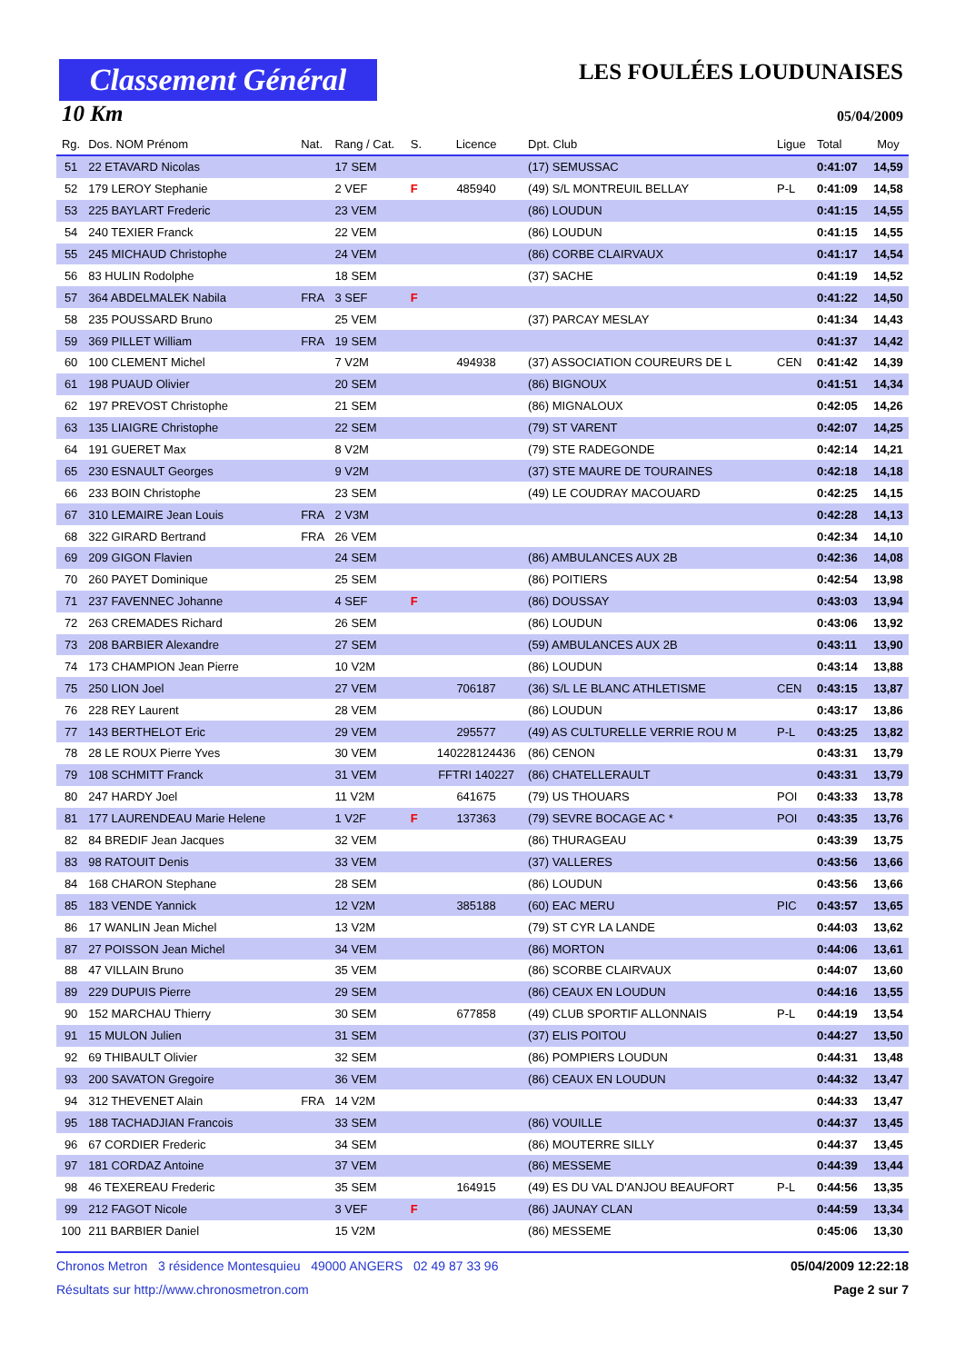Classement Général
LES FOULÉES LOUDUNAISES
10 Km 05/04/2009
| Rg. | Dos. NOM Prénom | Nat. | Rang / Cat. | S. | Licence | Dpt. Club | Ligue | Total | Moy |
| --- | --- | --- | --- | --- | --- | --- | --- | --- | --- |
| 51 | 22 ETAVARD Nicolas | | 17 SEM | | | (17) SEMUSSAC | | 0:41:07 | 14,59 |
| 52 | 179 LEROY Stephanie | | 2 VEF | F | 485940 | (49) S/L MONTREUIL BELLAY | P-L | 0:41:09 | 14,58 |
| 53 | 225 BAYLART Frederic | | 23 VEM | | | (86) LOUDUN | | 0:41:15 | 14,55 |
| 54 | 240 TEXIER Franck | | 22 VEM | | | (86) LOUDUN | | 0:41:15 | 14,55 |
| 55 | 245 MICHAUD Christophe | | 24 VEM | | | (86) CORBE CLAIRVAUX | | 0:41:17 | 14,54 |
| 56 | 83 HULIN Rodolphe | | 18 SEM | | | (37) SACHE | | 0:41:19 | 14,52 |
| 57 | 364 ABDELMALEK Nabila | FRA | 3 SEF | F | | | | 0:41:22 | 14,50 |
| 58 | 235 POUSSARD Bruno | | 25 VEM | | | (37) PARCAY MESLAY | | 0:41:34 | 14,43 |
| 59 | 369 PILLET William | FRA | 19 SEM | | | | | 0:41:37 | 14,42 |
| 60 | 100 CLEMENT Michel | | 7 V2M | | 494938 | (37) ASSOCIATION COUREURS DE L | CEN | 0:41:42 | 14,39 |
| 61 | 198 PUAUD Olivier | | 20 SEM | | | (86) BIGNOUX | | 0:41:51 | 14,34 |
| 62 | 197 PREVOST Christophe | | 21 SEM | | | (86) MIGNALOUX | | 0:42:05 | 14,26 |
| 63 | 135 LIAIGRE Christophe | | 22 SEM | | | (79) ST VARENT | | 0:42:07 | 14,25 |
| 64 | 191 GUERET Max | | 8 V2M | | | (79) STE RADEGONDE | | 0:42:14 | 14,21 |
| 65 | 230 ESNAULT Georges | | 9 V2M | | | (37) STE MAURE DE TOURAINES | | 0:42:18 | 14,18 |
| 66 | 233 BOIN Christophe | | 23 SEM | | | (49) LE COUDRAY MACOUARD | | 0:42:25 | 14,15 |
| 67 | 310 LEMAIRE Jean Louis | FRA | 2 V3M | | | | | 0:42:28 | 14,13 |
| 68 | 322 GIRARD Bertrand | FRA | 26 VEM | | | | | 0:42:34 | 14,10 |
| 69 | 209 GIGON Flavien | | 24 SEM | | | (86) AMBULANCES AUX 2B | | 0:42:36 | 14,08 |
| 70 | 260 PAYET Dominique | | 25 SEM | | | (86) POITIERS | | 0:42:54 | 13,98 |
| 71 | 237 FAVENNEC Johanne | | 4 SEF | F | | (86) DOUSSAY | | 0:43:03 | 13,94 |
| 72 | 263 CREMADES Richard | | 26 SEM | | | (86) LOUDUN | | 0:43:06 | 13,92 |
| 73 | 208 BARBIER Alexandre | | 27 SEM | | | (59) AMBULANCES AUX 2B | | 0:43:11 | 13,90 |
| 74 | 173 CHAMPION Jean Pierre | | 10 V2M | | | (86) LOUDUN | | 0:43:14 | 13,88 |
| 75 | 250 LION Joel | | 27 VEM | | 706187 | (36) S/L LE BLANC ATHLETISME | CEN | 0:43:15 | 13,87 |
| 76 | 228 REY Laurent | | 28 VEM | | | (86) LOUDUN | | 0:43:17 | 13,86 |
| 77 | 143 BERTHELOT Eric | | 29 VEM | | 295577 | (49) AS CULTURELLE VERRIE ROU M | P-L | 0:43:25 | 13,82 |
| 78 | 28 LE ROUX Pierre Yves | | 30 VEM | | 140228124436 | (86) CENON | | 0:43:31 | 13,79 |
| 79 | 108 SCHMITT Franck | | 31 VEM | | FFTRI 140227 | (86) CHATELLERAULT | | 0:43:31 | 13,79 |
| 80 | 247 HARDY Joel | | 11 V2M | | 641675 | (79) US THOUARS | POI | 0:43:33 | 13,78 |
| 81 | 177 LAURENDEAU Marie Helene | | 1 V2F | F | 137363 | (79) SEVRE BOCAGE AC * | POI | 0:43:35 | 13,76 |
| 82 | 84 BREDIF Jean Jacques | | 32 VEM | | | (86) THURAGEAU | | 0:43:39 | 13,75 |
| 83 | 98 RATOUIT Denis | | 33 VEM | | | (37) VALLERES | | 0:43:56 | 13,66 |
| 84 | 168 CHARON Stephane | | 28 SEM | | | (86) LOUDUN | | 0:43:56 | 13,66 |
| 85 | 183 VENDE Yannick | | 12 V2M | | 385188 | (60) EAC MERU | PIC | 0:43:57 | 13,65 |
| 86 | 17 WANLIN Jean Michel | | 13 V2M | | | (79) ST CYR LA LANDE | | 0:44:03 | 13,62 |
| 87 | 27 POISSON Jean Michel | | 34 VEM | | | (86) MORTON | | 0:44:06 | 13,61 |
| 88 | 47 VILLAIN Bruno | | 35 VEM | | | (86) SCORBE CLAIRVAUX | | 0:44:07 | 13,60 |
| 89 | 229 DUPUIS Pierre | | 29 SEM | | | (86) CEAUX EN LOUDUN | | 0:44:16 | 13,55 |
| 90 | 152 MARCHAU Thierry | | 30 SEM | | 677858 | (49) CLUB SPORTIF ALLONNAIS | P-L | 0:44:19 | 13,54 |
| 91 | 15 MULON Julien | | 31 SEM | | | (37) ELIS POITOU | | 0:44:27 | 13,50 |
| 92 | 69 THIBAULT Olivier | | 32 SEM | | | (86) POMPIERS LOUDUN | | 0:44:31 | 13,48 |
| 93 | 200 SAVATON Gregoire | | 36 VEM | | | (86) CEAUX EN LOUDUN | | 0:44:32 | 13,47 |
| 94 | 312 THEVENET Alain | FRA | 14 V2M | | | | | 0:44:33 | 13,47 |
| 95 | 188 TACHADJIAN Francois | | 33 SEM | | | (86) VOUILLE | | 0:44:37 | 13,45 |
| 96 | 67 CORDIER Frederic | | 34 SEM | | | (86) MOUTERRE SILLY | | 0:44:37 | 13,45 |
| 97 | 181 CORDAZ Antoine | | 37 VEM | | | (86) MESSEME | | 0:44:39 | 13,44 |
| 98 | 46 TEXEREAU Frederic | | 35 SEM | | 164915 | (49) ES DU VAL D'ANJOU BEAUFORT | P-L | 0:44:56 | 13,35 |
| 99 | 212 FAGOT Nicole | | 3 VEF | F | | (86) JAUNAY CLAN | | 0:44:59 | 13,34 |
| 100 | 211 BARBIER Daniel | | 15 V2M | | | (86) MESSEME | | 0:45:06 | 13,30 |
Chronos Metron 3 résidence Montesquieu 49000 ANGERS 02 49 87 33 96 05/04/2009 12:22:18
Résultats sur http://www.chronosmetron.com Page 2 sur 7